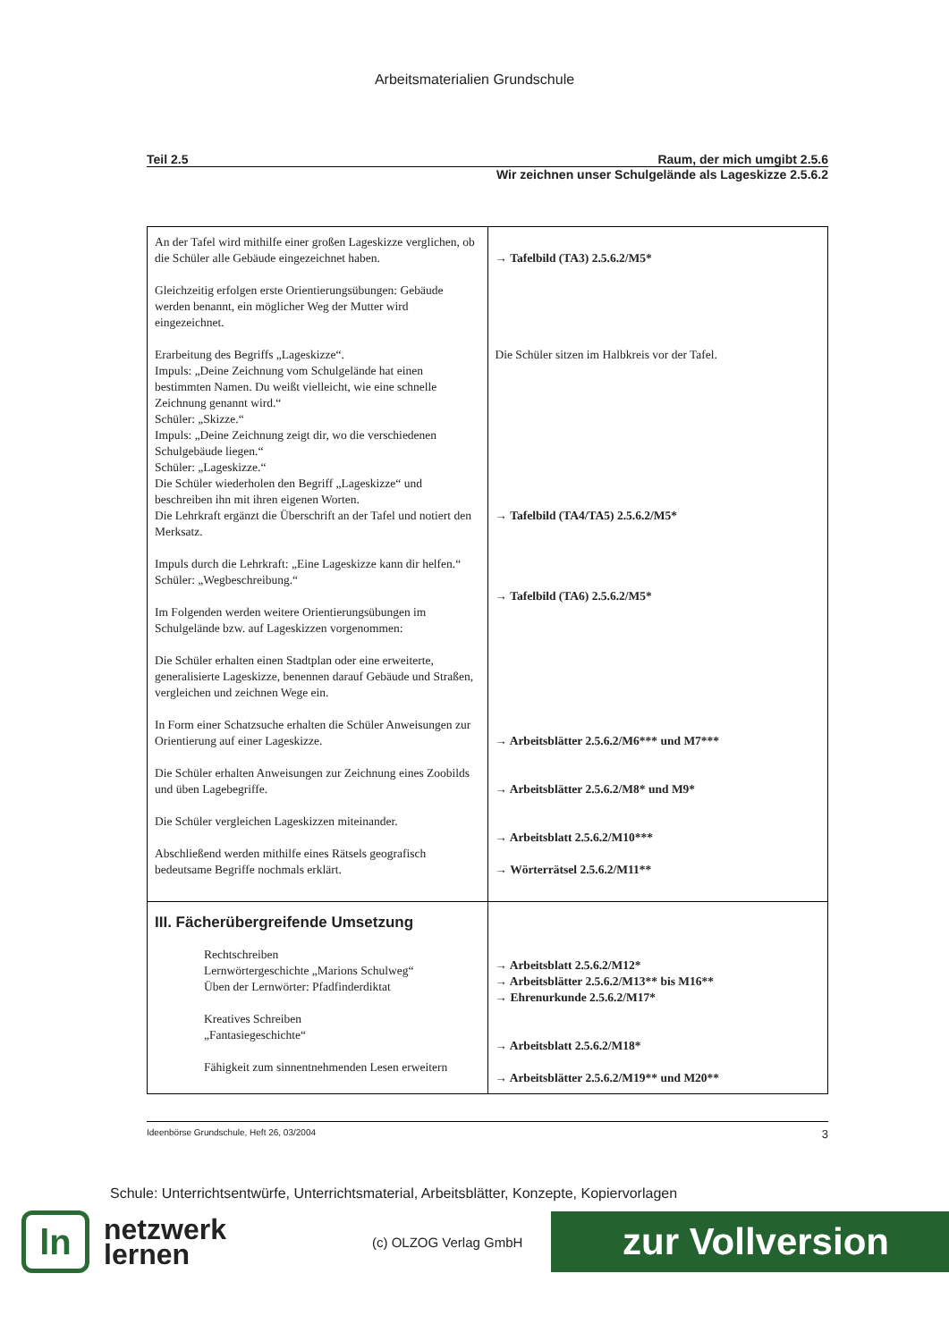Arbeitsmaterialien Grundschule
Teil 2.5 Raum, der mich umgibt 2.5.6
Wir zeichnen unser Schulgelände als Lageskizze 2.5.6.2
| An der Tafel wird mithilfe einer großen Lageskizze verglichen, ob die Schüler alle Gebäude eingezeichnet haben. Gleichzeitig erfolgen erste Orientierungsübungen: Gebäude werden benannt, ein möglicher Weg der Mutter wird eingezeichnet. Erarbeitung des Begriffs „Lageskizze“. Impuls: „Deine Zeichnung vom Schulgelände hat einen bestimmten Namen. Du weißt vielleicht, wie eine schnelle Zeichnung genannt wird.“ Schüler: „Skizze.“ Impuls: „Deine Zeichnung zeigt dir, wo die verschiedenen Schulgebäude liegen.“ Schüler: „Lageskizze.“ Die Schüler wiederholen den Begriff „Lageskizze“ und beschreiben ihn mit ihren eigenen Worten. Die Lehrkraft ergänzt die Überschrift an der Tafel und notiert den Merksatz. Impuls durch die Lehrkraft: „Eine Lageskizze kann dir helfen.“ Schüler: „Wegbeschreibung.“ Im Folgenden werden weitere Orientierungsübungen im Schulgelände bzw. auf Lageskizzen vorgenommen: Die Schüler erhalten einen Stadtplan oder eine erweiterte, generalisierte Lageskizze, benennen darauf Gebäude und Straßen, vergleichen und zeichnen Wege ein. In Form einer Schatzsuche erhalten die Schüler Anweisungen zur Orientierung auf einer Lageskizze. Die Schüler erhalten Anweisungen zur Zeichnung eines Zoobilds und üben Lagebegriffe. Die Schüler vergleichen Lageskizzen miteinander. Abschließend werden mithilfe eines Rätsels geografisch bedeutsame Begriffe nochmals erklärt. | → Tafelbild (TA3) 2.5.6.2/M5* Die Schüler sitzen im Halbkreis vor der Tafel. → Tafelbild (TA4/TA5) 2.5.6.2/M5* → Tafelbild (TA6) 2.5.6.2/M5* → Arbeitsblätter 2.5.6.2/M6*** und M7*** → Arbeitsblätter 2.5.6.2/M8* und M9* → Arbeitsblatt 2.5.6.2/M10*** → Wörterrätsel 2.5.6.2/M11** |
| III. Fächerübergreifende Umsetzung Rechtschreiben Lernwörtergeschichte „Marions Schulweg“ Üben der Lernwörter: Pfadfinderdiktat Kreatives Schreiben „Fantasiegeschichte“ Fähigkeit zum sinnentnehmenden Lesen erweitern | → Arbeitsblatt 2.5.6.2/M12* → Arbeitsblätter 2.5.6.2/M13** bis M16** → Ehrenurkunde 2.5.6.2/M17* → Arbeitsblatt 2.5.6.2/M18* → Arbeitsblätter 2.5.6.2/M19** und M20** |
Ideenbörse Grundschule, Heft 26, 03/2004 3
Schule: Unterrichtsentwürfe, Unterrichtsmaterial, Arbeitsblätter, Konzepte, Kopiervorlagen
ln
netzwerk
lernen
(c) OLZOG Verlag GmbH
zur Vollversion